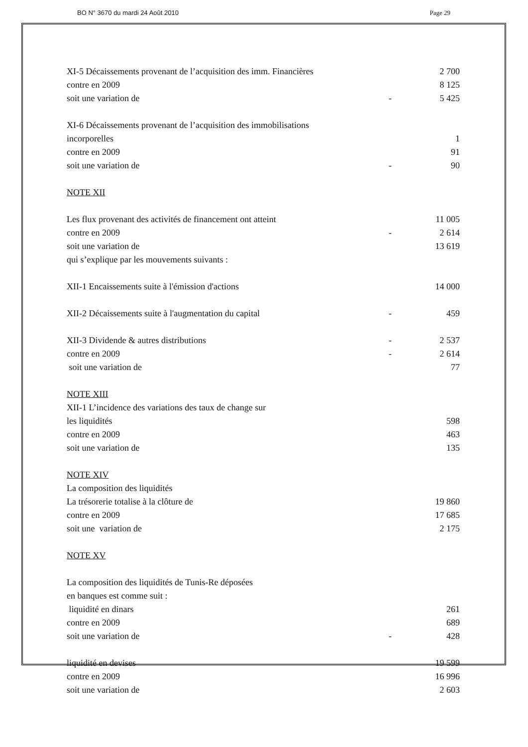BO N° 3670 du mardi 24 Août 2010 Page 29
| XI-5 Décaissements provenant de l’acquisition des imm. Financières | | 2 700 |
| contre en 2009 | | 8 125 |
| soit une variation de | - | 5 425 |
| XI-6 Décaissements provenant de l’acquisition des immobilisations | | |
| incorporelles | | 1 |
| contre en 2009 | | 91 |
| soit une variation de | - | 90 |
| NOTE XII | | |
| Les flux provenant des activités de financement ont atteint | | 11 005 |
| contre en 2009 | - | 2 614 |
| soit une variation de | | 13 619 |
| qui s’explique par les mouvements suivants : | | |
| XII-1 Encaissements suite à l'émission d'actions | | 14 000 |
| XII-2 Décaissements suite à l'augmentation du capital | - | 459 |
| XII-3 Dividende & autres distributions | - | 2 537 |
| contre en 2009 | - | 2 614 |
| soit une variation de | | 77 |
| NOTE XIII | | |
| XII-1 L’incidence des variations des taux de change sur | | |
| les liquidités | | 598 |
| contre en 2009 | | 463 |
| soit une variation de | | 135 |
| NOTE XIV | | |
| La composition des liquidités | | |
| La trésorerie totalise à la clôture de | | 19 860 |
| contre en 2009 | | 17 685 |
| soit une variation de | | 2 175 |
| NOTE XV | | |
| La composition des liquidités de Tunis-Re déposées | | |
| en banques est comme suit : | | |
| liquidité en dinars | | 261 |
| contre en 2009 | | 689 |
| soit une variation de | - | 428 |
| liquidité en devises | | 19 599 |
| contre en 2009 | | 16 996 |
| soit une variation de | | 2 603 |